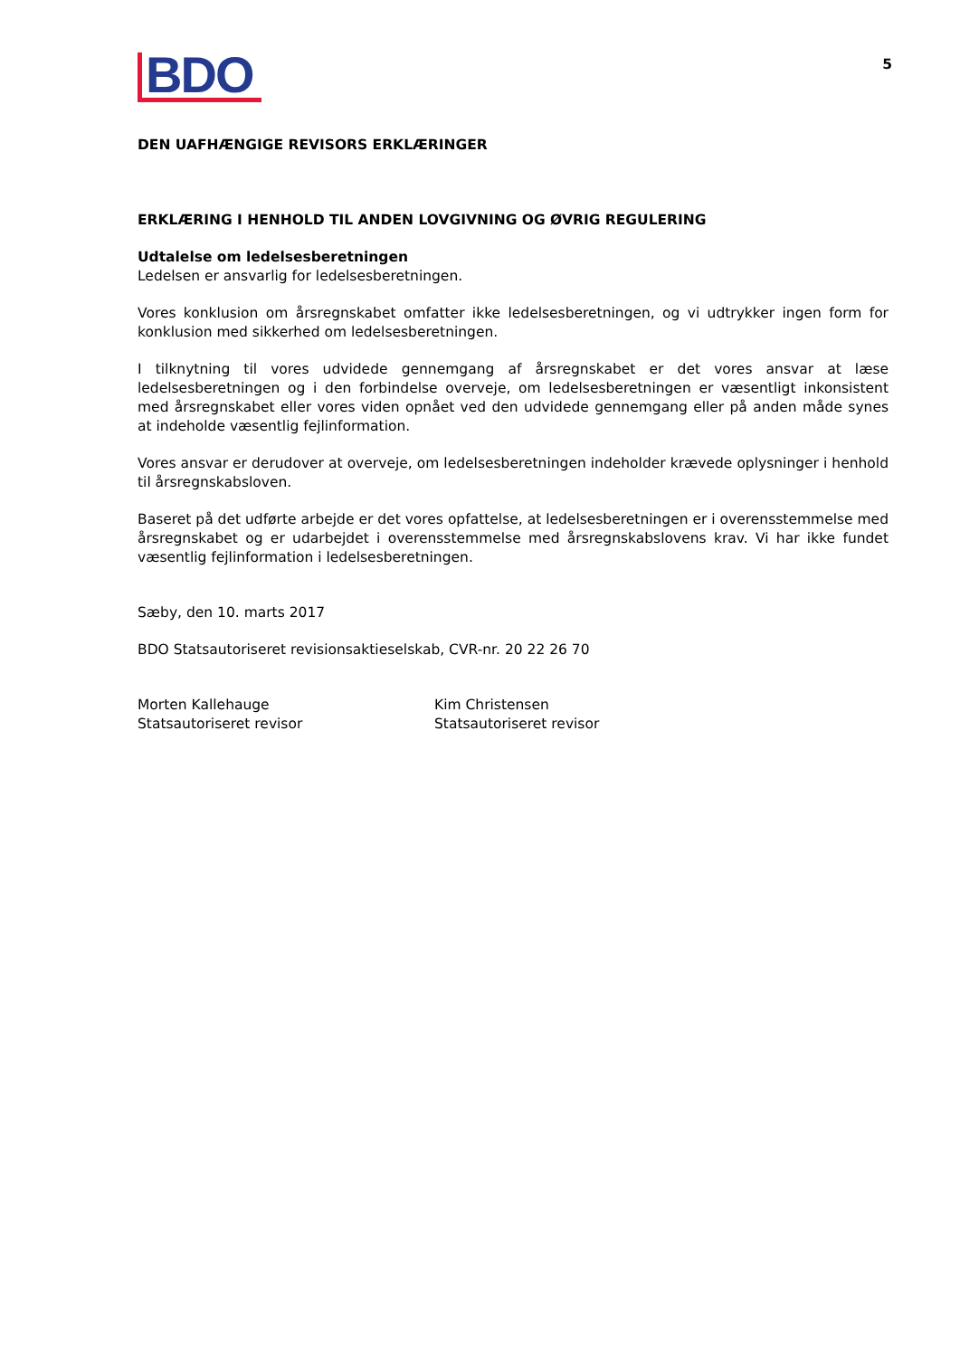BDO
5
DEN UAFHÆNGIGE REVISORS ERKLÆRINGER
ERKLÆRING I HENHOLD TIL ANDEN LOVGIVNING OG ØVRIG REGULERING
Udtalelse om ledelsesberetningen
Ledelsen er ansvarlig for ledelsesberetningen.
Vores konklusion om årsregnskabet omfatter ikke ledelsesberetningen, og vi udtrykker ingen form for konklusion med sikkerhed om ledelsesberetningen.
I tilknytning til vores udvidede gennemgang af årsregnskabet er det vores ansvar at læse ledelsesberetningen og i den forbindelse overveje, om ledelsesberetningen er væsentligt inkonsistent med årsregnskabet eller vores viden opnået ved den udvidede gennemgang eller på anden måde synes at indeholde væsentlig fejlinformation.
Vores ansvar er derudover at overveje, om ledelsesberetningen indeholder krævede oplysninger i henhold til årsregnskabsloven.
Baseret på det udførte arbejde er det vores opfattelse, at ledelsesberetningen er i overensstemmelse med årsregnskabet og er udarbejdet i overensstemmelse med årsregnskabslovens krav. Vi har ikke fundet væsentlig fejlinformation i ledelsesberetningen.
Sæby, den 10. marts 2017
BDO Statsautoriseret revisionsaktieselskab, CVR-nr. 20 22 26 70
Morten Kallehauge
Statsautoriseret revisor
Kim Christensen
Statsautoriseret revisor